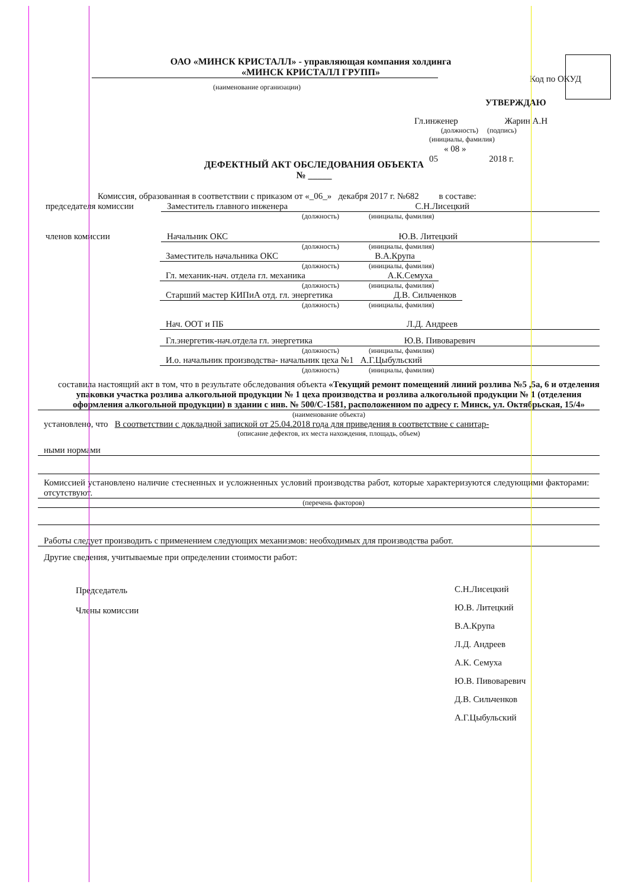ОАО «МИНСК КРИСТАЛЛ» - управляющая компания холдинга
«МИНСК КРИСТАЛЛ ГРУПП»
(наименование организации)
Код по ОКУД
УТВЕРЖДАЮ
Гл.инженер Жарин А.Н
(должность) (подпись)
(инициалы, фамилия)
« 08 »
05 2018 г.
ДЕФЕКТНЫЙ АКТ ОБСЛЕДОВАНИЯ ОБЪЕКТА
№ _____
Комиссия, образованная в соответствии с приказом от «_06_» декабря 2017 г. №682 в составе:
председателя комиссии Заместитель главного инженера С.Н.Лисецкий
(должность) (инициалы, фамилия)
членов комиссии Начальник ОКС Ю.В. Литецкий
(должность) (инициалы, фамилия)
Заместитель начальника ОКС В.А.Крупа
(должность) (инициалы, фамилия)
Гл. механик-нач. отдела гл. механика А.К.Семуха
(должность) (инициалы, фамилия)
Старший мастер КИПиА отд. гл. энергетика Д.В. Сильченков
(должность) (инициалы, фамилия)
Нач. ООТ и ПБ Л.Д. Андреев
Гл.энергетик-нач.отдела гл. энергетика Ю.В. Пивоваревич
(должность) (инициалы, фамилия)
И.о. начальник производства- начальник цеха №1 А.Г.Цыбульский
(должность) (инициалы, фамилия)
составила настоящий акт в том, что в результате обследования объекта «Текущий ремонт помещений линий розлива №5 ,5а, 6 и отделения упаковки участка розлива алкогольной продукции № 1 цеха производства и розлива алкогольной продукции № 1 (отделения оформления алкогольной продукции) в здании с инв. № 500/С-1581, расположенном по адресу г. Минск, ул. Октябрьская, 15/4»
(наименование объекта)
установлено, что В соответствии с докладной запиской от 25.04.2018 года для приведения в соответствие с санитар-
(описание дефектов, их места нахождения, площадь, объем)
ными нормами
Комиссией установлено наличие стесненных и усложненных условий производства работ, которые характеризуются следующими факторами: отсутствуют.
(перечень факторов)
Работы следует производить с применением следующих механизмов: необходимых для производства работ.
Другие сведения, учитываемые при определении стоимости работ:
Председатель
Члены комиссии
С.Н.Лисецкий
Ю.В. Литецкий
В.А.Крупа
Л.Д. Андреев
А.К. Семуха
Ю.В. Пивоваревич
Д.В. Сильченков
А.Г.Цыбульский